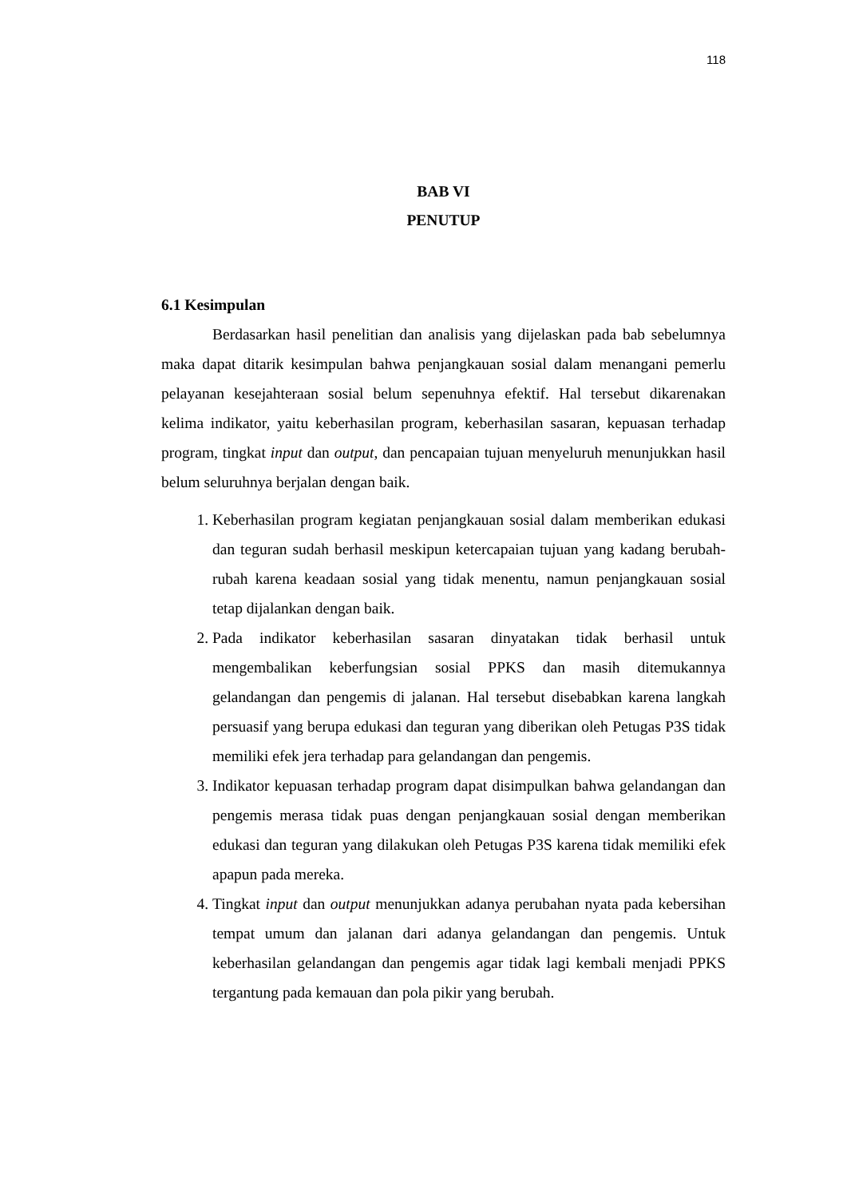118
BAB VI
PENUTUP
6.1 Kesimpulan
Berdasarkan hasil penelitian dan analisis yang dijelaskan pada bab sebelumnya maka dapat ditarik kesimpulan bahwa penjangkauan sosial dalam menangani pemerlu pelayanan kesejahteraan sosial belum sepenuhnya efektif. Hal tersebut dikarenakan kelima indikator, yaitu keberhasilan program, keberhasilan sasaran, kepuasan terhadap program, tingkat input dan output, dan pencapaian tujuan menyeluruh menunjukkan hasil belum seluruhnya berjalan dengan baik.
1. Keberhasilan program kegiatan penjangkauan sosial dalam memberikan edukasi dan teguran sudah berhasil meskipun ketercapaian tujuan yang kadang berubah-rubah karena keadaan sosial yang tidak menentu, namun penjangkauan sosial tetap dijalankan dengan baik.
2. Pada indikator keberhasilan sasaran dinyatakan tidak berhasil untuk mengembalikan keberfungsian sosial PPKS dan masih ditemukannya gelandangan dan pengemis di jalanan. Hal tersebut disebabkan karena langkah persuasif yang berupa edukasi dan teguran yang diberikan oleh Petugas P3S tidak memiliki efek jera terhadap para gelandangan dan pengemis.
3. Indikator kepuasan terhadap program dapat disimpulkan bahwa gelandangan dan pengemis merasa tidak puas dengan penjangkauan sosial dengan memberikan edukasi dan teguran yang dilakukan oleh Petugas P3S karena tidak memiliki efek apapun pada mereka.
4. Tingkat input dan output menunjukkan adanya perubahan nyata pada kebersihan tempat umum dan jalanan dari adanya gelandangan dan pengemis. Untuk keberhasilan gelandangan dan pengemis agar tidak lagi kembali menjadi PPKS tergantung pada kemauan dan pola pikir yang berubah.